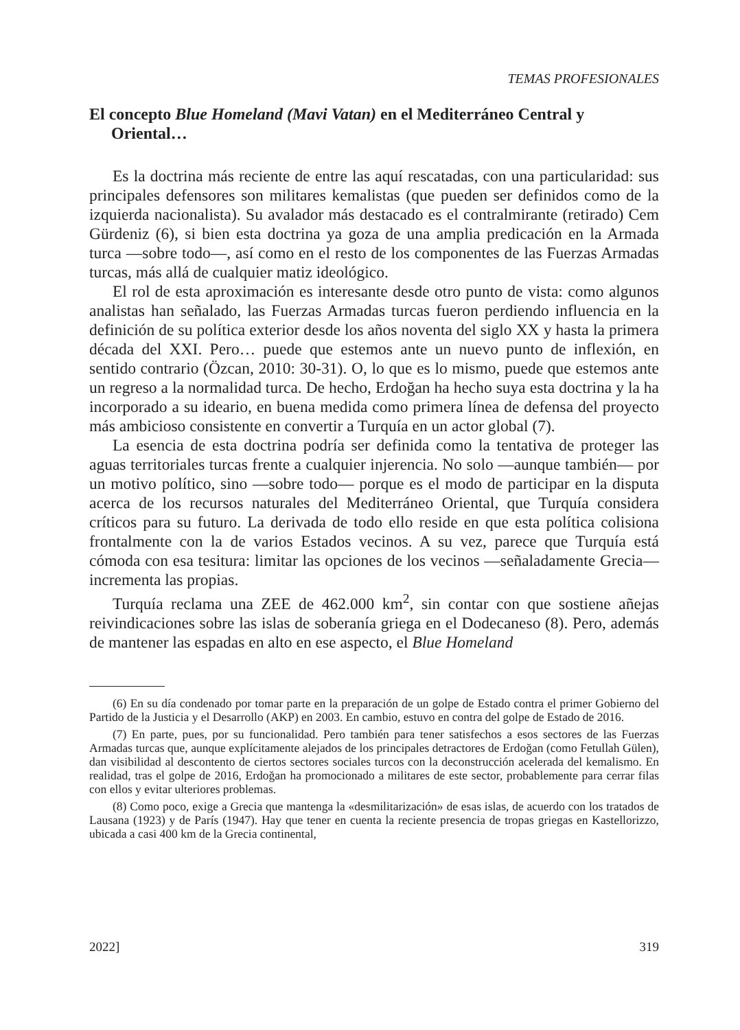TEMAS PROFESIONALES
El concepto Blue Homeland (Mavi Vatan) en el Mediterráneo Central y Oriental…
Es la doctrina más reciente de entre las aquí rescatadas, con una particularidad: sus principales defensores son militares kemalistas (que pueden ser definidos como de la izquierda nacionalista). Su avalador más destacado es el contralmirante (retirado) Cem Gürdeniz (6), si bien esta doctrina ya goza de una amplia predicación en la Armada turca —sobre todo—, así como en el resto de los componentes de las Fuerzas Armadas turcas, más allá de cualquier matiz ideológico.
El rol de esta aproximación es interesante desde otro punto de vista: como algunos analistas han señalado, las Fuerzas Armadas turcas fueron perdiendo influencia en la definición de su política exterior desde los años noventa del siglo XX y hasta la primera década del XXI. Pero… puede que estemos ante un nuevo punto de inflexión, en sentido contrario (Özcan, 2010: 30-31). O, lo que es lo mismo, puede que estemos ante un regreso a la normalidad turca. De hecho, Erdoğan ha hecho suya esta doctrina y la ha incorporado a su ideario, en buena medida como primera línea de defensa del proyecto más ambicioso consistente en convertir a Turquía en un actor global (7).
La esencia de esta doctrina podría ser definida como la tentativa de proteger las aguas territoriales turcas frente a cualquier injerencia. No solo —aunque también— por un motivo político, sino —sobre todo— porque es el modo de participar en la disputa acerca de los recursos naturales del Mediterráneo Oriental, que Turquía considera críticos para su futuro. La derivada de todo ello reside en que esta política colisiona frontalmente con la de varios Estados vecinos. A su vez, parece que Turquía está cómoda con esa tesitura: limitar las opciones de los vecinos —señaladamente Grecia— incrementa las propias.
Turquía reclama una ZEE de 462.000 km<sup>2</sup>, sin contar con que sostiene añejas reivindicaciones sobre las islas de soberanía griega en el Dodecaneso (8). Pero, además de mantener las espadas en alto en ese aspecto, el Blue Homeland
(6) En su día condenado por tomar parte en la preparación de un golpe de Estado contra el primer Gobierno del Partido de la Justicia y el Desarrollo (AKP) en 2003. En cambio, estuvo en contra del golpe de Estado de 2016.
(7) En parte, pues, por su funcionalidad. Pero también para tener satisfechos a esos sectores de las Fuerzas Armadas turcas que, aunque explícitamente alejados de los principales detractores de Erdoğan (como Fetullah Gülen), dan visibilidad al descontento de ciertos sectores sociales turcos con la deconstrucción acelerada del kemalismo. En realidad, tras el golpe de 2016, Erdoğan ha promocionado a militares de este sector, probablemente para cerrar filas con ellos y evitar ulteriores problemas.
(8) Como poco, exige a Grecia que mantenga la «desmilitarización» de esas islas, de acuerdo con los tratados de Lausana (1923) y de París (1947). Hay que tener en cuenta la reciente presencia de tropas griegas en Kastellorizzo, ubicada a casi 400 km de la Grecia continental,
2022] 319